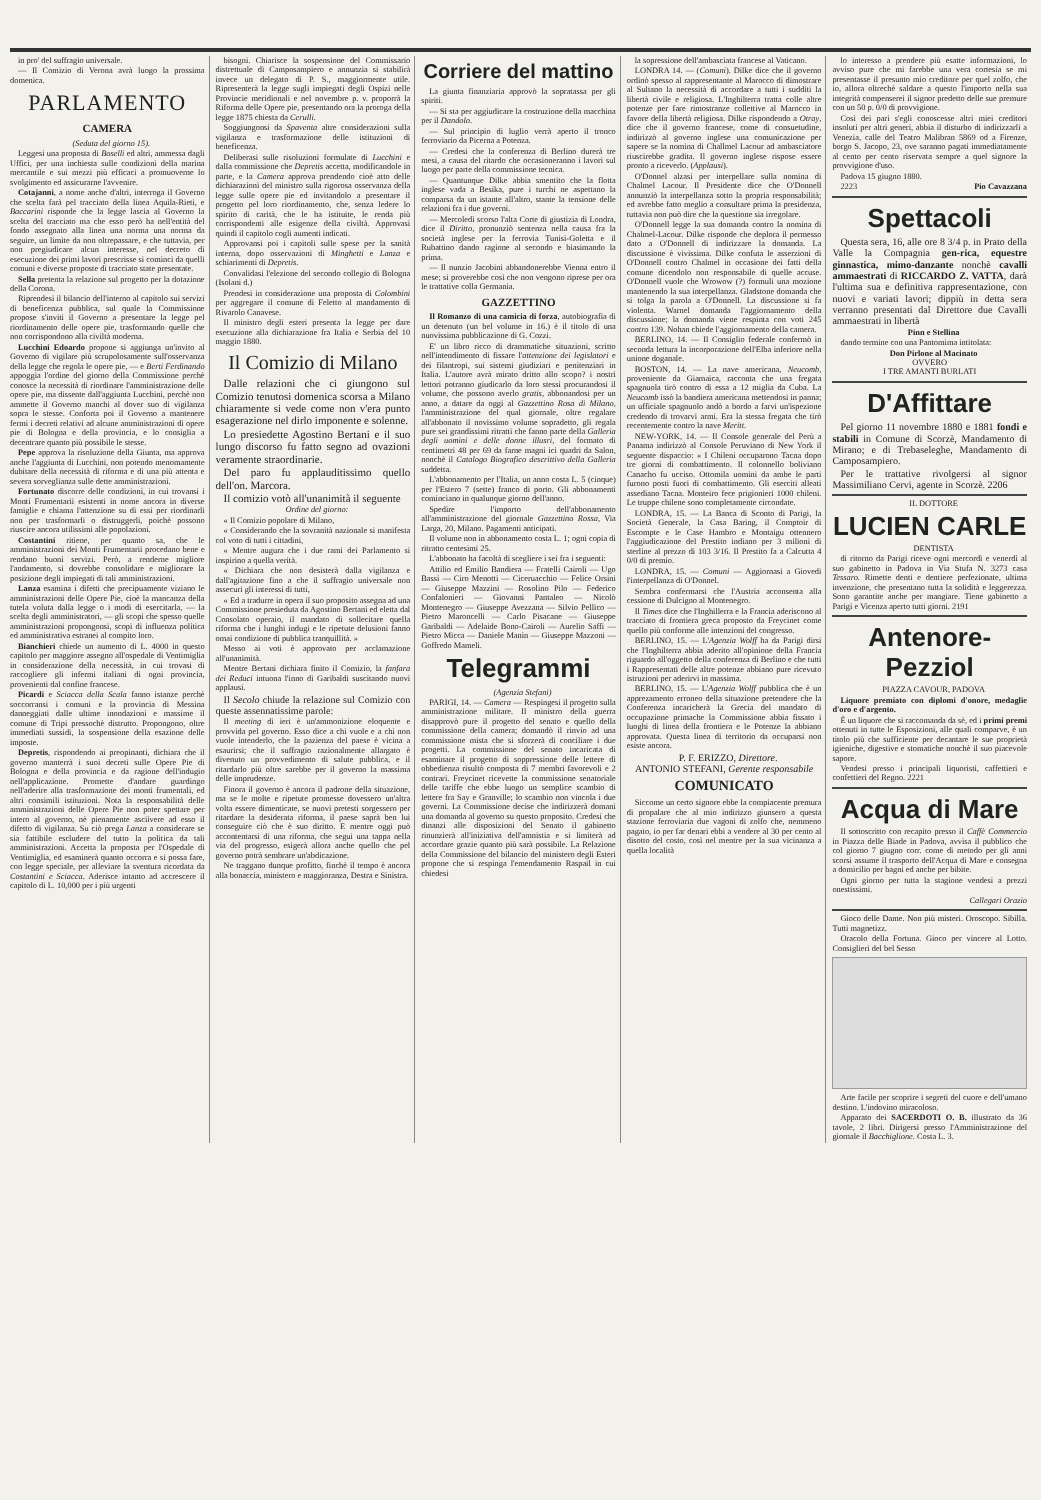in pro' del suffragio universale.
— Il Comizio di Verona avrà luogo la prossima domenica.
PARLAMENTO
CAMERA
(Seduta del giorno 15).
Leggesi una proposta di Boselli ed altri, ammessa dagli Uffici, per una inchiesta sulle condizioni della marina mercantile e sui mezzi più efficaci a promuoverne lo svolgimento ed assicurarne l'avvenire.
Cotajanni, a nome anche d'altri, interroga il Governo che scelta farà pel tracciato della linea Aquila-Rieti, e Baccarini risponde che la legge lascia al Governo la scelta del tracciato ma che esso però ha nell'entità del fondo assegnato alla linea una norma una norma da seguire, un limite da non oltrepassare, e che tuttavia, per non pregiudicare alcun interesse, nel decreto di esecuzione dei primi lavori prescrisse si cominci da quelli comuni e diverse proposte di tracciato state presentate.
Sella pretenta la relazione sul progetto per la dotazione della Corona.
Riprendesi il bilancio dell'interno al capitolo sui servizi di beneficenza pubblica, sul quale la Commissione propose s'inviti il Governo a presentare la legge pel riordinamento delle opere pie, trasformando quelle che non corrispondono alla civiltà moderna.
Lucchini Edoardo propone si aggiunga un'invito al Governo di vigilare più scrupolosamente sull'osservanza della legge che regola le opere pie, — e Berti Ferdinando appoggia l'ordine del giorno della Commissione perchè conosce la necessità di riordinare l'amministrazione delle opere pie, ma dissente dall'aggiunta Lucchini, perchè non ammette il Governo manchi al dover suo di vigilanza sopra le stesse. Conforta poi il Governo a mantenere fermi i decreti relativi ad alcune amministrazioni di opere pie di Bologna e della provincia, e lo consiglia a decentrare quanto più possibile le stesse.
Pepe approva la risoluzione della Giunta, ma approva anche l'aggiunta di Lucchini, non potendo menomamente dubitare della necessità di riforma e di una più attenta e severa sorveglianza sulle dette amministrazioni.
Fortunato discorre delle condizioni, in cui trovansi i Monti Frumentarii esistenti in nome ancora in diverse famiglie e chiama l'attenzione su di essi per riordinarli non per trasformarli o distruggerli, poichè possono riuscire ancora utilissimi alle popolazioni.
Costantini ritiene, per quanto sa, che le amministrazioni dei Monti Frumentarii procedano bene e rendano buoni servizi. Però, a renderne migliore l'andamento, si dovrebbe consolidare e migliorare la posizione degli impiegati di tali amministrazioni.
Lanza esamina i difetti che precipuamente viziano le amministrazioni delle Opere Pie, cioè la mancanza della tutela voluta dalla legge o i modi di esercitarla, — la scelta degli amministratori, — gli scopi che spesso quelle amministrazioni propongonsi, scopi di influenza politica ed amministrativa estranei al compito loro.
Bianchieri chiede un aumento di L. 4000 in questo capitolo per maggiore assegno all'ospedale di Ventimiglia in considerazione della necessità, in cui trovasi di raccogliere gli infermi italiani di ogni provincia, provenienti dal confine francese.
Picardi e Sciacca della Scala fanno istanze perchè soccorransi i comuni e la provincia di Messina danneggiati dalle ultime inondazioni e massime il comune di Tripi pressochè distrutto. Propongono, oltre immediati sussidi, la sospensione della esazione delle imposte.
Depretis, rispondendo ai preopinanti, dichiara che il governo manterrà i suoi decreti sulle Opere Pie di Bologna e della provincia e da ragione dell'indugio nell'applicazione. Promette d'andare guardingo nell'aderire alla trasformazione dei monti frumentali, ed altri consimili istituzioni. Nota la responsabilità delle amministrazioni delle Opere Pie non poter spettare per intero al governo, nè pienamente asciivere ad esso il difetto di vigilanza. Su ciò prega Lanza a considerare se sia fattibile escludere del tutto la politica da tali amministrazioni. Accetta la proposta per l'Ospedale di Ventimiglia, ed esaminerà quanto occorra e si possa fare, con legge speciale, per alleviare la sventura ricordata da Costantini e Sciacca. Aderisce intanto ad accrescere il capitolo di L. 10,000 per i più urgenti
bisogni. Chiarisce la sospensione del Commissario distrettuale di Camposampiero e annunzia si stabilirà invece un delegato di P. S., maggiormente utile. Ripresenterà la legge sugli impiegati degli Ospizi nelle Provincie meridionali e nel novembre p. v. proporrà la Riforma delle Opere pie, presentando ora la proroga della legge 1875 chiesta da Cerulli.
Soggiungonsi da Spaventa altre considerazioni sulla vigilanza e trasformazione delle istituzioni di beneficenza.
Deliberasi sulle risoluzioni formulate di Lucchini e dalla commissione che Depretis accetta, modificandole in parte, e la Camera approva prendendo cioè atto delle dichiarazioni del ministro sulla rigorosa osservanza della legge sulle opere pie ed invitandolo a presentare il progetto pel loro riordinamento, che, senza ledere lo spirito di carità, che le ha istituite, le renda più corrispondenti alle esigenze della civiltà. Approvasi quindi il capitolo cogli aumenti indicati.
Approvansi poi i capitoli sulle spese per la sanità interna, dopo osservazioni di Minghetti e Lanza e schiarimenti di Depretis.
Convalidasi l'elezione del secondo collegio di Bologna (Isolani d.)
Prendesi in considerazione una proposta di Colombini per aggregare il comune di Feletto al mandamento di Rivarolo Canavese.
Il ministro degli esteri presenta la legge per dare esecuzione alla dichiarazione fra Italia e Serbia del 10 maggio 1880.
Il Comizio di Milano
Dalle relazioni che ci giungono sul Comizio tenutosi domenica scorsa a Milano chiaramente si vede come non v'era punto esagerazione nel dirlo imponente e solenne.
Lo presiedette Agostino Bertani e il suo lungo discorso fu fatto segno ad ovazioni veramente straordinarie.
Del paro fu applauditissimo quello dell'on. Marcora.
Il comizio votò all'unanimità il seguente
Ordine del giorno:
« Il Comizio popolare di Milano,
« Considerando che la sovranità nazionale si manifesta col voto di tutti i cittadini,
« Mentre augura che i due rami dei Parlamento si inspirino a quella verità.
« Dichiara che non desisterà dalla vigilanza e dall'agitazione fino a che il suffragio universale non assecuri gli interessi di tutti,
« Ed a tradurre in opera il suo proposito assegna ad una Commissione presieduta da Agostino Bertani ed eletta dal Consolato operaio, il mandato di sollecitare quella riforma che i lunghi indugi e le ripetute delusioni fanno omai condizione di pubblica tranquillità. »
Messo ai voti è approvato per acclamazione all'unanimità.
Mentre Bertani dichiara finito il Comizio, la fanfara dei Reduci intuona l'inno di Garibaldi suscitando nuovi applausi.
Il Secolo chiude la relazione sul Comizio con queste assennatissime parole:
Il meeting di ieri è un'ammonizione eloquente e provvida pel governo. Esso dice a chi vuole e a chi non vuole intenderlo, che la pazienza del paese è vicina a esaurirsi; che il suffragio razionalmente allargato è divenuto un provvedimento di salute pubblica, e il ritardarlo più oltre sarebbe per il governo la massima delle imprudenze.
Finora il governo è ancora il padrone della situazione, ma se le molte e ripetute promesse dovessero un'altra volta essere dimenticate, se nuovi pretesti sorgessero per ritardare la desiderata riforma, il paese saprà ben lui conseguire ciò che è suo diritto. E mentre oggi può accontentarsi di una riforma, che segui una tappa nella via del progresso, esigerà allora anche quello che pel governo potrà sembrare un'abdicazione.
Ne traggano dunque profitto, finchè il tempo è ancora alla bonaccia, ministero e maggioranza, Destra e Sinistra.
Corriere del mattino
La giunta finanziaria approvò la sopratassa per gli spiriti.
— Si sta per aggiudicare la costruzione della macchina per il Dandolo.
— Sul principio di luglio verrà aperto il tronco ferroviario da Picerna a Potenza.
— Credesi che la conferenza di Berlino durerà tre mesi, a causa del ritardo che occasioneranno i lavori sul luogo per parte della commissione tecnica.
— Quantunque Dilke abbia smentito che la flotta inglese vada a Besika, pure i turchi ne aspettano la comparsa da un istante all'altro, stante la tensione delle relazioni fra i due governi.
— Mercoledì scorso l'alta Corte di giustizia di Londra, dice il Diritto, pronunziò sentenza nella causa fra la società inglese per la ferrovia Tunisi-Goletta e il Rubattino dando ragione al secondo e biasimando la prima.
— Il nunzio Jacobini abbandonerebbe Vienna entro il mese; si proverebbe così che non vengono riprese per ora le trattative colla Germania.
GAZZETTINO
Il Romanzo di una camicia di forza, autobiografia di un detenuto (un bel volume in 16.) è il titolo di una nuovissima pubblicazione di G. Cozzi.
E' un libro ricco di drammatiche situazioni, scritto nell'intendimento di fissare l'attenzione dei legislatori e dei filantropi, sui sistemi giudiziari e penitenziari in Italia. L'autore avrà mirato dritto allo scopo? i nostri lettori potranno giudicarlo da loro stessi procurandosi il volume, che possono averlo gratis, abbonandosi per un anno, a datare da oggi al Gazzettino Rosa di Milano, l'amministrazione del qual giornale, oltre regalare all'abbonato il novissimo volume sopradetto, gli regala pure sei grandissimi ritratti che fanno parte della Galleria degli uomini e delle donne illusri, del formato di centimetri 48 per 69 da farne magni ici quadri da Salon, nonchè il Catalogo Biografico descrittivo della Galleria suddetta.
L'abbonamento per l'Italia, un anno costa L. 5 (cinque) per l'Estero 7 (sette) franco di porto. Gli abbonamenti cominciano in qualunque giorno dell'anno.
Spedire l'importo dell'abbonamento all'amministrazione del giornale Gazzettino Rossa, Via Larga, 20, Milano. Pagamenti anticipati.
Il volume non in abbonamento costa L. 1; ogni copia di ritratto centesimi 25.
L'abbonato ha facoltà di scegliere i sei fra i seguenti:
Attilio ed Emilio Bandiera — Fratelli Cairoli — Ugo Bassi — Ciro Menotti — Ciceruacchio — Felice Orsini — Giuseppe Mazzini — Rosolino Pilo — Federico Confalonieri — Giovanni Pantaleo — Nicolò Montenegro — Giuseppe Avezzana — Silvio Pellico — Pietro Maroncelli — Carlo Pisacane — Giuseppe Garibaldi — Adelaide Bono-Cairoli — Aurelio Saffi — Pietro Micca — Daniele Manin — Giuseppe Mazzoni — Goffredo Mameli.
Telegrammi
(Agenzia Stefani)
PARIGI, 14. — Camera — Respingesi il progetto sulla amministrazione militare. Il ministro della guerra disapprovò pure il progetto del senato e quello della commissione della camera; domandò il rinvio ad una commissione mista che si sforzerà di conciliare i due progetti. La commissione del senato incaricata di esaminare il progetto di soppressione delle lettere di obbedienza risultò composta di 7 membri favorevoli e 2 contrari. Freycinet ricevette la commissione senatoriale delle tariffe che ebbe luogo un semplice scambio di lettere fra Say e Granville; lo scambio non vincola i due governi. La Commissione decise che indirizzerà domani una domanda al governo su questo proposito. Credesi che dinanzi alle disposizioni del Senato il gabinetto rinunzierà all'iniziativa dell'amnistia e si limiterà ad accordare grazie quanto più sarà possibile. La Relazione della Commissione del bilancio del ministero degli Esteri propone che si respinga l'emendamento Raspail in cui chiedesi
la sopressione dell'ambasciata francese al Vaticano.
LONDRA 14. — (Comuni). Dilke dice che il governo ordinò spesso al rappresentante al Marocco di dimostrare al Sultano la necessità di accordare a tutti i sudditi la libertà civile e religiosa. L'Inghilterra tratta colle altre potenze per fare rimostranze collettive al Marocco in favore della libertà religiosa. Dilke rispondendo a Otray, dice che il governo francese, come di consuetudine, indirizzò al governo inglese una comunicazione per sapere se la nomina di Challmel Lacour ad ambasciatore riuscirebbe gradita. Il governo inglese rispose essere pronto a riceverlo. (Applausi).
O'Donnel alzasi per interpellare sulla nomina di Chalmel Lacour. Il Presidente dice che O'Donnell annunziò la interpellanza sotto la propria responsabilità; ed avrebbe fatto meglio a consultare prima la presidenza, tuttavia non può dire che la questione sia irregolare.
O'Donnell legge la sua domanda contro la nomina di Chalmel-Lacour. Dilke risponde che deplora il permesso dato a O'Donnell di indirizzare la domanda. La discussione è vivissima. Dilke confuta le asserzioni di O'Donnell contro Chalmel in occasione dei fatti della comune dicendolo non responsabile di quelle accuse. O'Donnell vuole che Wrowow (?) formuli una mozione mantenendo la sua interpellanza. Gladstone domanda che si tolga la parola a O'Donnell. La discussione si fa violenta. Warnel domanda l'aggiornamento della discussione; la domanda viene respinta con voti 245 contro 139. Nohan chiede l'aggiornamento della camera.
BERLINO, 14. — Il Consiglio federale confermò in seconda lettura la incorporazione dell'Elba inferiore nella unione doganale.
BOSTON, 14. — La nave americana, Neucomb, proveniente da Giamaica, racconta che una fregata spagnuola tirò contro di essa a 12 miglia da Cuba. La Neucomb issò la bandiera americana mettendosi in panna; un ufficiale spagnuolo andò a bordo a farvi un'ispezione credendo di trovarvi armi. Era la stessa fregata che tirò recentemente contro la nave Meritt.
NEW-YORK, 14. — Il Console generale del Perù a Panama indirizzò al Console Peruviano di New York il seguente dispaccio: « I Chileni occuparono Tacna dopo tre giorni di combattimento. Il colonnello boliviano Canacho fu ucciso. Ottomila uomini da ambe le parti furono posti fuori di combattimento. Gli eserciti alleati assediano Tacna. Monteiro fece prigionieri 1000 chileni. Le truppe chilene sono completamente circondate.
LONDRA, 15. — La Banca di Sconto di Parigi, la Società Generale, la Casa Baring, il Comptoir di Escompte e le Case Hambro e Montaigu ottennero l'aggiudicazione del Prestito indiano per 3 milioni di sterline al prezzo di 103 3/16. Il Prestito fa a Calcutta 4 0/0 di premio.
LONDRA, 15. — Comuni — Aggiornasi a Giovedi l'interpellanza di O'Donnel.
Sembra confermarsi che l'Austria acconsenta alla cessione di Dulcigno al Montenegro.
Il Times dice che l'Inghillerra e la Francia aderiscono al tracciato di frontiera greca proposto da Freycinet come quello più conforme alle intenzioni del congresso.
BERLINO, 15. — L'Agenzia Wolff ha da Parigi dirsi che l'Inghilterra abbia aderito all'opinione della Francia riguardo all'oggetto della conferenza di Berlino e che tutti i Rappresentati delle altre potenze abbiano pure ricevuto istruzioni per aderirvi in massima.
BERLINO, 15. — L'Agenzia Wolff pubblica che è un apprezamento erroneo della situazione pretendere che la Conferenza incaricherà la Grecia del mandato di occupazione primache la Commissione abbia fissato i luoghi di linea della frontiera e le Potenze la abbiano approvata. Questa linea di territorio da occuparsi non esiste ancora.
P. F. ERIZZO, Direttore.
ANTONIO STEFANI, Gerente responsabile
COMUNICATO
Siccome un certo signore ebbe la compiacente premura di propalare che al mio indirizzo giunsero a questa stazione ferroviaria due vagoni di zolfo che, nemmeno pagato, io per far denari ebbi a vendere al 30 per cento al disotto del costo, così nel mentre per la sua vicinanza a quella località
lo interesso a prendere più esatte informazioni, lo avviso pure che mi farebbe una vera cortesia se mi presentasse il presunto mio creditore per quel zolfo, che io, allora oltrechè saldare a questo l'importo nella sua integrità compenserei il signor predetto delle sue premure con un 50 p. 0/0 di provvigione.
Così dei pari s'egli conoscesse altri miei creditori insoluti per altri generi, abbia il disturbo di indirizzarli a Venezia, calle del Teatro Malibran 5869 od a Firenze, borgo S. Jacopo, 23, ove saranno pagati immediatamente al cento per cento riservata sempre a quel signore la provvigione d'uso.
Padova 15 giugno 1880.
2223 Pio Cavazzana
Spettacoli
Questa sera, 16, alle ore 8 3/4 p. in Prato della Valle la Compagnia gen-rica, equestre ginnastica, mimo-danzante nonchè cavalli ammaestrati di RICCARDO Z. VATTA, darà l'ultima sua e definitiva rappresentazione, con nuovi e variati lavori; dippiù in detta sera verranno presentati dal Direttore due Cavalli ammaestrati in libertà
Pinn e Stellina
dando termine con una Pantomima intitolata:
Don Pirlone al Macinato
OVVERO
I TRE AMANTI BURLATI
D'Affittare
Pel giorno 11 novembre 1880 e 1881 fondi e stabili in Comune di Scorzè, Mandamento di Mirano; e di Trebaseleghe, Mandamento di Camposampiero.
Per le trattative rivolgersi al signor Massimiliano Cervi, agente in Scorzè. 2206
IL DOTTORE
LUCIEN CARLE
DENTISTA
di ritorno da Parigi riceve ogni mercordì e venerdì al suo gabinetto in Padova in Via Stufa N. 3273 casa Tessaro. Rimette denti e dentiere perfezionate, ultima invenzione, che presentano tutta la solidità e leggerezza. Sono garantite anche per mangiare. Tiene gabinetto a Parigi e Vicenza aperto tutti giorni. 2191
Antenore-Pezziol
PIAZZA CAVOUR, PADOVA
Liquore premiato con diplomi d'onore, medaglie d'oro e d'argento.
È un liquore che si raccomanda da sè, ed i primi premi ottenuti in tutte le Esposizioni, alle quali comparve, è un titolo più che sufficiente per decantare le sue proprietà igieniche, digestive e stomatiche nonchè il suo piacevole sapore.
Vendesi presso i principali liquoristi, caffettieri e confettieri del Regno. 2221
Acqua di Mare
Il sottoscritto con recapito presso il Caffè Commercio in Piazza delle Biade in Padova, avvisa il pubblico che col giorno 7 giugno corr. come di metodo per gli anni scorsi assume il trasporto dell'Acqua di Mare e consegna a domicilio per bagni ed anche per bibite.
Ogni giorno per tutta la stagione vendesi a prezzi onestissimi.
Callegari Orazio
Gioco delle Dame. Non più misteri. Oroscopo. Sibilla. Tutti magnetizz.
Oracolo della Fortuna. Gioco per vincere al Lotto. Consiglieri del bel Sesso
Arte facile per scoprire i segreti del cuore e dell'umano destino. L'indovino miracoloso.
Apparato dei SACERDOTI O. B. illustrato da 36 tavole, 2 libri. Dirigersi presso l'Amministrazione del giornale il Bacchiglione. Costa L. 3.